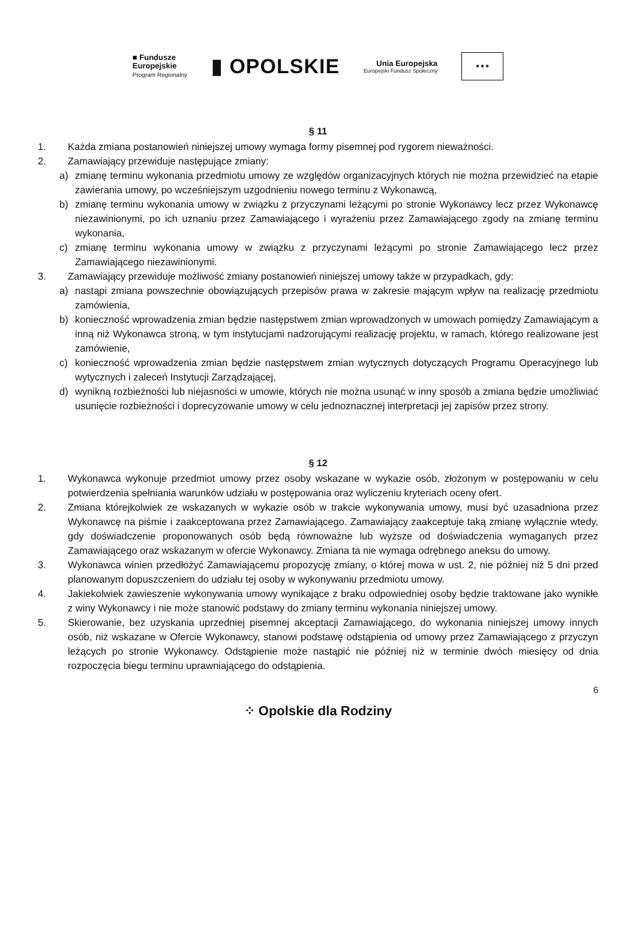■ Fundusze
Europejskie
Program Regionalny
▮ OPOLSKIE
Unia Europejska
Europejski Fundusz Społeczny
★★★
§ 11
1. Każda zmiana postanowień niniejszej umowy wymaga formy pisemnej pod rygorem nieważności.
2. Zamawiający przewiduje następujące zmiany:
a) zmianę terminu wykonania przedmiotu umowy ze względów organizacyjnych których nie można przewidzieć na etapie zawierania umowy, po wcześniejszym uzgodnieniu nowego terminu z Wykonawcą,
b) zmianę terminu wykonania umowy w związku z przyczynami leżącymi po stronie Wykonawcy lecz przez Wykonawcę niezawinionymi, po ich uznaniu przez Zamawiającego i wyrażeniu przez Zamawiającego zgody na zmianę terminu wykonania,
c) zmianę terminu wykonania umowy w związku z przyczynami leżącymi po stronie Zamawiającego lecz przez Zamawiającego niezawinionymi.
3. Zamawiający przewiduje możliwość zmiany postanowień niniejszej umowy także w przypadkach, gdy:
a) nastąpi zmiana powszechnie obowiązujących przepisów prawa w zakresie mającym wpływ na realizację przedmiotu zamówienia,
b) konieczność wprowadzenia zmian będzie następstwem zmian wprowadzonych w umowach pomiędzy Zamawiającym a inną niż Wykonawca stroną, w tym instytucjami nadzorującymi realizację projektu, w ramach, którego realizowane jest zamówienie,
c) konieczność wprowadzenia zmian będzie następstwem zmian wytycznych dotyczących Programu Operacyjnego lub wytycznych i zaleceń Instytucji Zarządzającej,
d) wynikną rozbieżności lub niejasności w umowie, których nie można usunąć w inny sposób a zmiana będzie umożliwiać usunięcie rozbieżności i doprecyzowanie umowy w celu jednoznacznej interpretacji jej zapisów przez strony.
§ 12
1. Wykonawca wykonuje przedmiot umowy przez osoby wskazane w wykazie osób, złożonym w postępowaniu w celu potwierdzenia spełniania warunków udziału w postępowania oraz wyliczeniu kryteriach oceny ofert.
2. Zmiana którejkolwiek ze wskazanych w wykazie osób w trakcie wykonywania umowy, musi być uzasadniona przez Wykonawcę na piśmie i zaakceptowana przez Zamawiającego. Zamawiający zaakceptuje taką zmianę wyłącznie wtedy, gdy doświadczenie proponowanych osób będą równoważne lub wyższe od doświadczenia wymaganych przez Zamawiającego oraz wskazanym w ofercie Wykonawcy. Zmiana ta nie wymaga odrębnego aneksu do umowy.
3. Wykonawca winien przedłożyć Zamawiającemu propozycję zmiany, o której mowa w ust. 2, nie później niż 5 dni przed planowanym dopuszczeniem do udziału tej osoby w wykonywaniu przedmiotu umowy.
4. Jakiekolwiek zawieszenie wykonywania umowy wynikające z braku odpowiedniej osoby będzie traktowane jako wynikłe z winy Wykonawcy i nie może stanowić podstawy do zmiany terminu wykonania niniejszej umowy.
5. Skierowanie, bez uzyskania uprzedniej pisemnej akceptacji Zamawiającego, do wykonania niniejszej umowy innych osób, niż wskazane w Ofercie Wykonawcy, stanowi podstawę odstąpienia od umowy przez Zamawiającego z przyczyn leżących po stronie Wykonawcy. Odstąpienie może nastąpić nie później niż w terminie dwóch miesięcy od dnia rozpoczęcia biegu terminu uprawniającego do odstąpienia.
6
⁘ Opolskie dla Rodziny